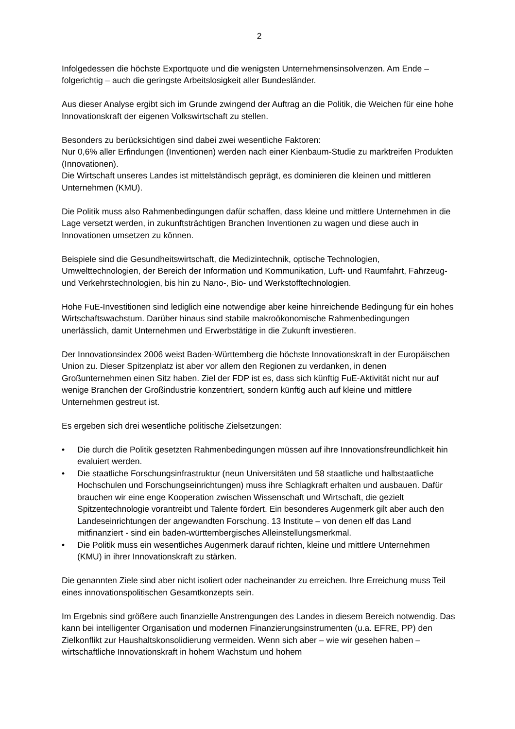2
Infolgedessen die höchste Exportquote und die wenigsten Unternehmensinsolvenzen. Am Ende – folgerichtig – auch die geringste Arbeitslosigkeit aller Bundesländer.
Aus dieser Analyse ergibt sich im Grunde zwingend der Auftrag an die Politik, die Weichen für eine hohe Innovationskraft der eigenen Volkswirtschaft zu stellen.
Besonders zu berücksichtigen sind dabei zwei wesentliche Faktoren:
Nur 0,6% aller Erfindungen (Inventionen) werden nach einer Kienbaum-Studie zu marktreifen Produkten (Innovationen).
Die Wirtschaft unseres Landes ist mittelständisch geprägt, es dominieren die kleinen und mittleren Unternehmen (KMU).
Die Politik muss also Rahmenbedingungen dafür schaffen, dass kleine und mittlere Unternehmen in die Lage versetzt werden, in zukunftsträchtigen Branchen Inventionen zu wagen und diese auch in Innovationen umsetzen zu können.
Beispiele sind die Gesundheitswirtschaft, die Medizintechnik, optische Technologien, Umwelttechnologien, der Bereich der Information und Kommunikation, Luft- und Raumfahrt, Fahrzeug- und Verkehrstechnologien, bis hin zu Nano-, Bio- und Werkstofftechnologien.
Hohe FuE-Investitionen sind lediglich eine notwendige aber keine hinreichende Bedingung für ein hohes Wirtschaftswachstum. Darüber hinaus sind stabile makroökonomische Rahmenbedingungen unerlässlich, damit Unternehmen und Erwerbstätige in die Zukunft investieren.
Der Innovationsindex 2006 weist Baden-Württemberg die höchste Innovationskraft in der Europäischen Union zu. Dieser Spitzenplatz ist aber vor allem den Regionen zu verdanken, in denen Großunternehmen einen Sitz haben. Ziel der FDP ist es, dass sich künftig FuE-Aktivität nicht nur auf wenige Branchen der Großindustrie konzentriert, sondern künftig auch auf kleine und mittlere Unternehmen gestreut ist.
Es ergeben sich drei wesentliche politische Zielsetzungen:
• Die durch die Politik gesetzten Rahmenbedingungen müssen auf ihre Innovationsfreundlichkeit hin evaluiert werden.
• Die staatliche Forschungsinfrastruktur (neun Universitäten und 58 staatliche und halbstaatliche Hochschulen und Forschungseinrichtungen) muss ihre Schlagkraft erhalten und ausbauen. Dafür brauchen wir eine enge Kooperation zwischen Wissenschaft und Wirtschaft, die gezielt Spitzentechnologie vorantreibt und Talente fördert. Ein besonderes Augenmerk gilt aber auch den Landeseinrichtungen der angewandten Forschung. 13 Institute – von denen elf das Land mitfinanziert - sind ein baden-württembergisches Alleinstellungsmerkmal.
• Die Politik muss ein wesentliches Augenmerk darauf richten, kleine und mittlere Unternehmen (KMU) in ihrer Innovationskraft zu stärken.
Die genannten Ziele sind aber nicht isoliert oder nacheinander zu erreichen. Ihre Erreichung muss Teil eines innovationspolitischen Gesamtkonzepts sein.
Im Ergebnis sind größere auch finanzielle Anstrengungen des Landes in diesem Bereich notwendig. Das kann bei intelligenter Organisation und modernen Finanzierungsinstrumenten (u.a. EFRE, PP) den Zielkonflikt zur Haushaltskonsolidierung vermeiden. Wenn sich aber – wie wir gesehen haben – wirtschaftliche Innovationskraft in hohem Wachstum und hohem